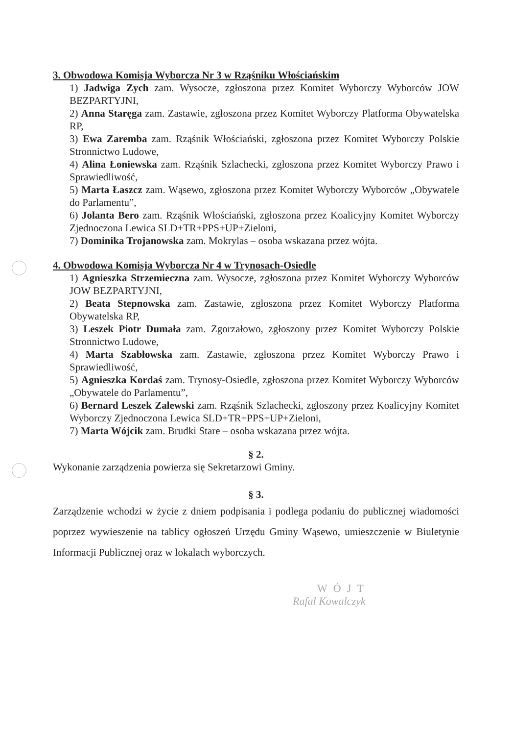3. Obwodowa Komisja Wyborcza Nr 3 w Rząśniku Włościańskim
1) Jadwiga Zych zam. Wysocze, zgłoszona przez Komitet Wyborczy Wyborców JOW BEZPARTYJNI,
2) Anna Staręga zam. Zastawie, zgłoszona przez Komitet Wyborczy Platforma Obywatelska RP,
3) Ewa Zaremba zam. Rząśnik Włościański, zgłoszona przez Komitet Wyborczy Polskie Stronnictwo Ludowe,
4) Alina Łoniewska zam. Rząśnik Szlachecki, zgłoszona przez Komitet Wyborczy Prawo i Sprawiedliwość,
5) Marta Łaszcz zam. Wąsewo, zgłoszona przez Komitet Wyborczy Wyborców „Obywatele do Parlamentu”,
6) Jolanta Bero zam. Rząśnik Włościański, zgłoszona przez Koalicyjny Komitet Wyborczy Zjednoczona Lewica SLD+TR+PPS+UP+Zieloni,
7) Dominika Trojanowska zam. Mokrylas – osoba wskazana przez wójta.
4. Obwodowa Komisja Wyborcza Nr 4 w Trynosach-Osiedle
1) Agnieszka Strzemieczna zam. Wysocze, zgłoszona przez Komitet Wyborczy Wyborców JOW BEZPARTYJNI,
2) Beata Stepnowska zam. Zastawie, zgłoszona przez Komitet Wyborczy Platforma Obywatelska RP,
3) Leszek Piotr Dumała zam. Zgorzałowo, zgłoszony przez Komitet Wyborczy Polskie Stronnictwo Ludowe,
4) Marta Szabłowska zam. Zastawie, zgłoszona przez Komitet Wyborczy Prawo i Sprawiedliwość,
5) Agnieszka Kordaś zam. Trynosy-Osiedle, zgłoszona przez Komitet Wyborczy Wyborców „Obywatele do Parlamentu”,
6) Bernard Leszek Zalewski zam. Rząśnik Szlachecki, zgłoszony przez Koalicyjny Komitet Wyborczy Zjednoczona Lewica SLD+TR+PPS+UP+Zieloni,
7) Marta Wójcik zam. Brudki Stare – osoba wskazana przez wójta.
§ 2.
Wykonanie zarządzenia powierza się Sekretarzowi Gminy.
§ 3.
Zarządzenie wchodzi w życie z dniem podpisania i podlega podaniu do publicznej wiadomości poprzez wywieszenie na tablicy ogłoszeń Urzędu Gminy Wąsewo, umieszczenie w Biuletynie Informacji Publicznej oraz w lokalach wyborczych.
WÓJT
Rafał Kowalczyk